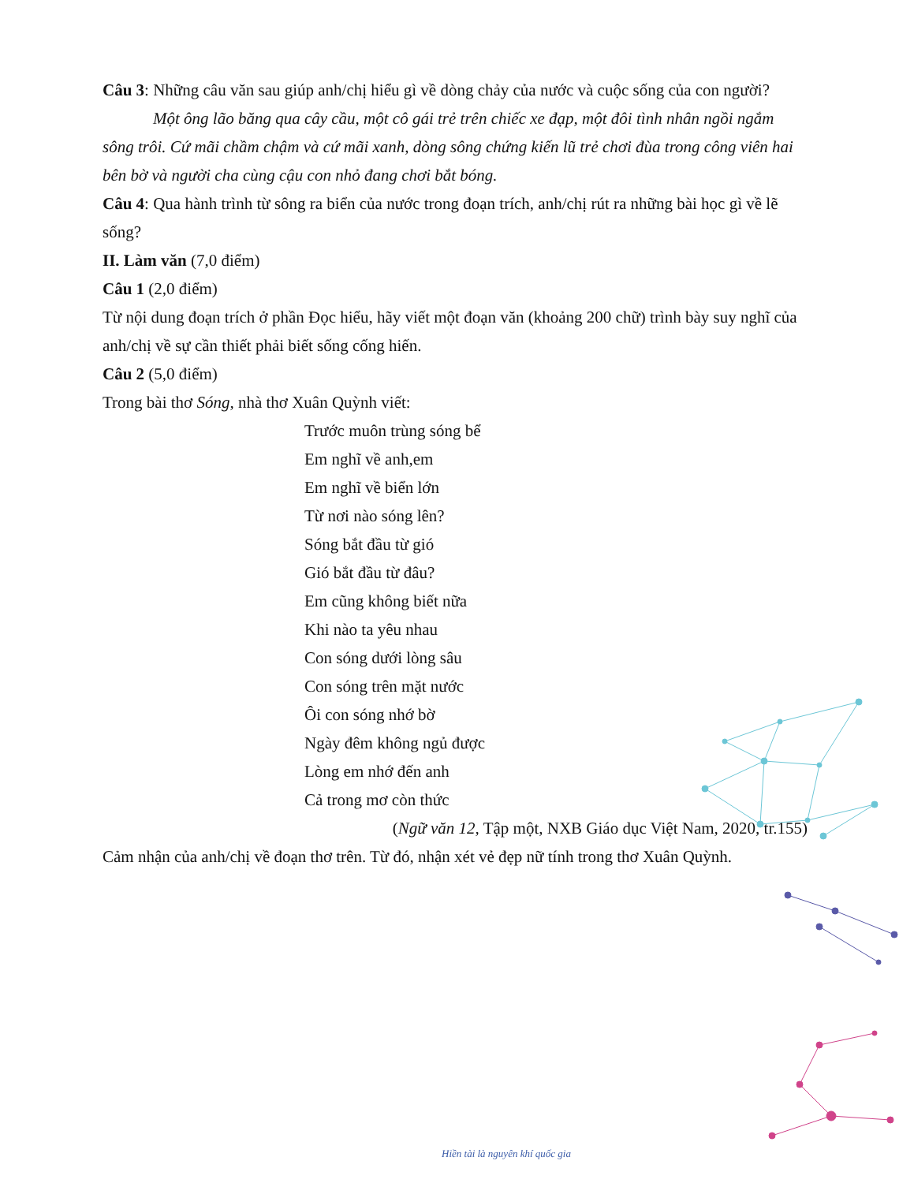Câu 3: Những câu văn sau giúp anh/chị hiểu gì về dòng chảy của nước và cuộc sống của con người?
Một ông lão băng qua cây cầu, một cô gái trẻ trên chiếc xe đạp, một đôi tình nhân ngồi ngắm sông trôi. Cứ mãi chầm chậm và cứ mãi xanh, dòng sông chứng kiến lũ trẻ chơi đùa trong công viên hai bên bờ và người cha cùng cậu con nhỏ đang chơi bắt bóng.
Câu 4: Qua hành trình từ sông ra biển của nước trong đoạn trích, anh/chị rút ra những bài học gì về lẽ sống?
II. Làm văn (7,0 điểm)
Câu 1 (2,0 điểm)
Từ nội dung đoạn trích ở phần Đọc hiểu, hãy viết một đoạn văn (khoảng 200 chữ) trình bày suy nghĩ của anh/chị về sự cần thiết phải biết sống cống hiến.
Câu 2 (5,0 điểm)
Trong bài thơ Sóng, nhà thơ Xuân Quỳnh viết:
Trước muôn trùng sóng bể
Em nghĩ về anh,em
Em nghĩ về biển lớn
Từ nơi nào sóng lên?
Sóng bắt đầu từ gió
Gió bắt đầu từ đâu?
Em cũng không biết nữa
Khi nào ta yêu nhau
Con sóng dưới lòng sâu
Con sóng trên mặt nước
Ôi con sóng nhớ bờ
Ngày đêm không ngủ được
Lòng em nhớ đến anh
Cả trong mơ còn thức
(Ngữ văn 12, Tập một, NXB Giáo dục Việt Nam, 2020, tr.155)
Cảm nhận của anh/chị về đoạn thơ trên. Từ đó, nhận xét vẻ đẹp nữ tính trong thơ Xuân Quỳnh.
Hiền tài là nguyên khí quốc gia